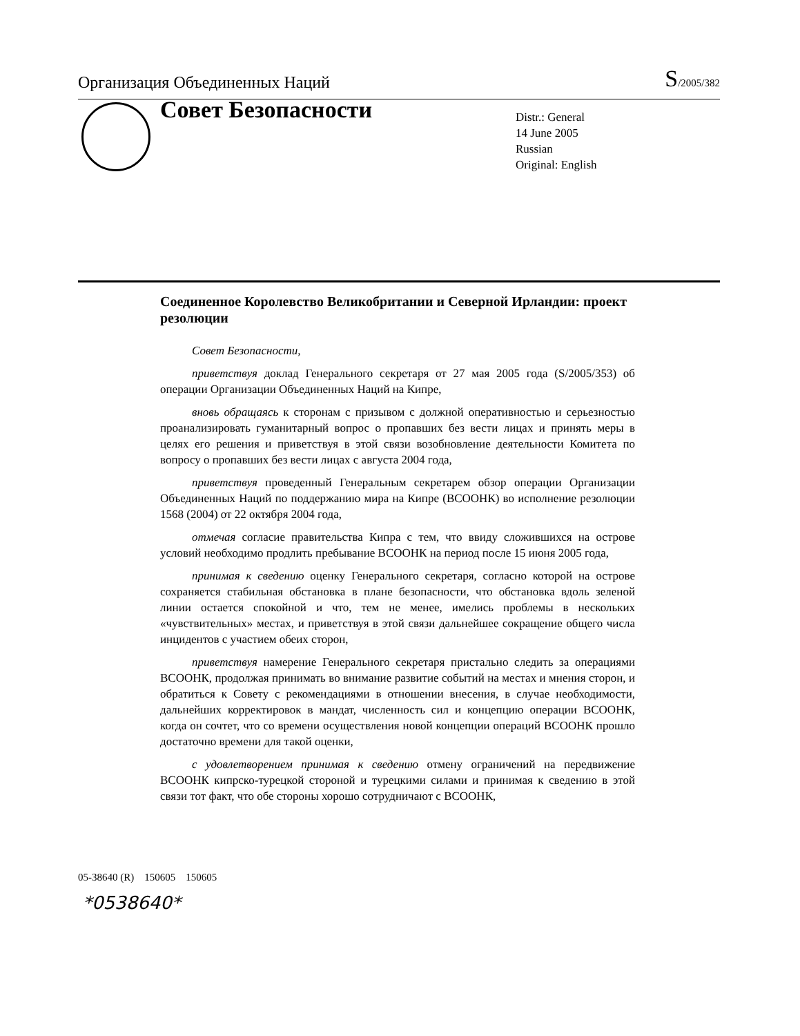Организация Объединенных Наций S/2005/382
Совет Безопасности
Distr.: General
14 June 2005
Russian
Original: English
Соединенное Королевство Великобритании и Северной Ирландии: проект резолюции
Совет Безопасности,
приветствуя доклад Генерального секретаря от 27 мая 2005 года (S/2005/353) об операции Организации Объединенных Наций на Кипре,
вновь обращаясь к сторонам с призывом с должной оперативностью и серьезностью проанализировать гуманитарный вопрос о пропавших без вести лицах и принять меры в целях его решения и приветствуя в этой связи возобновление деятельности Комитета по вопросу о пропавших без вести лицах с августа 2004 года,
приветствуя проведенный Генеральным секретарем обзор операции Организации Объединенных Наций по поддержанию мира на Кипре (ВСООНК) во исполнение резолюции 1568 (2004) от 22 октября 2004 года,
отмечая согласие правительства Кипра с тем, что ввиду сложившихся на острове условий необходимо продлить пребывание ВСООНК на период после 15 июня 2005 года,
принимая к сведению оценку Генерального секретаря, согласно которой на острове сохраняется стабильная обстановка в плане безопасности, что обстановка вдоль зеленой линии остается спокойной и что, тем не менее, имелись проблемы в нескольких «чувствительных» местах, и приветствуя в этой связи дальнейшее сокращение общего числа инцидентов с участием обеих сторон,
приветствуя намерение Генерального секретаря пристально следить за операциями ВСООНК, продолжая принимать во внимание развитие событий на местах и мнения сторон, и обратиться к Совету с рекомендациями в отношении внесения, в случае необходимости, дальнейших корректировок в мандат, численность сил и концепцию операции ВСООНК, когда он сочтет, что со времени осуществления новой концепции операций ВСООНК прошло достаточно времени для такой оценки,
с удовлетворением принимая к сведению отмену ограничений на передвижение ВСООНК кипрско-турецкой стороной и турецкими силами и принимая к сведению в этой связи тот факт, что обе стороны хорошо сотрудничают с ВСООНК,
05-38640 (R) 150605 150605
*0538640*